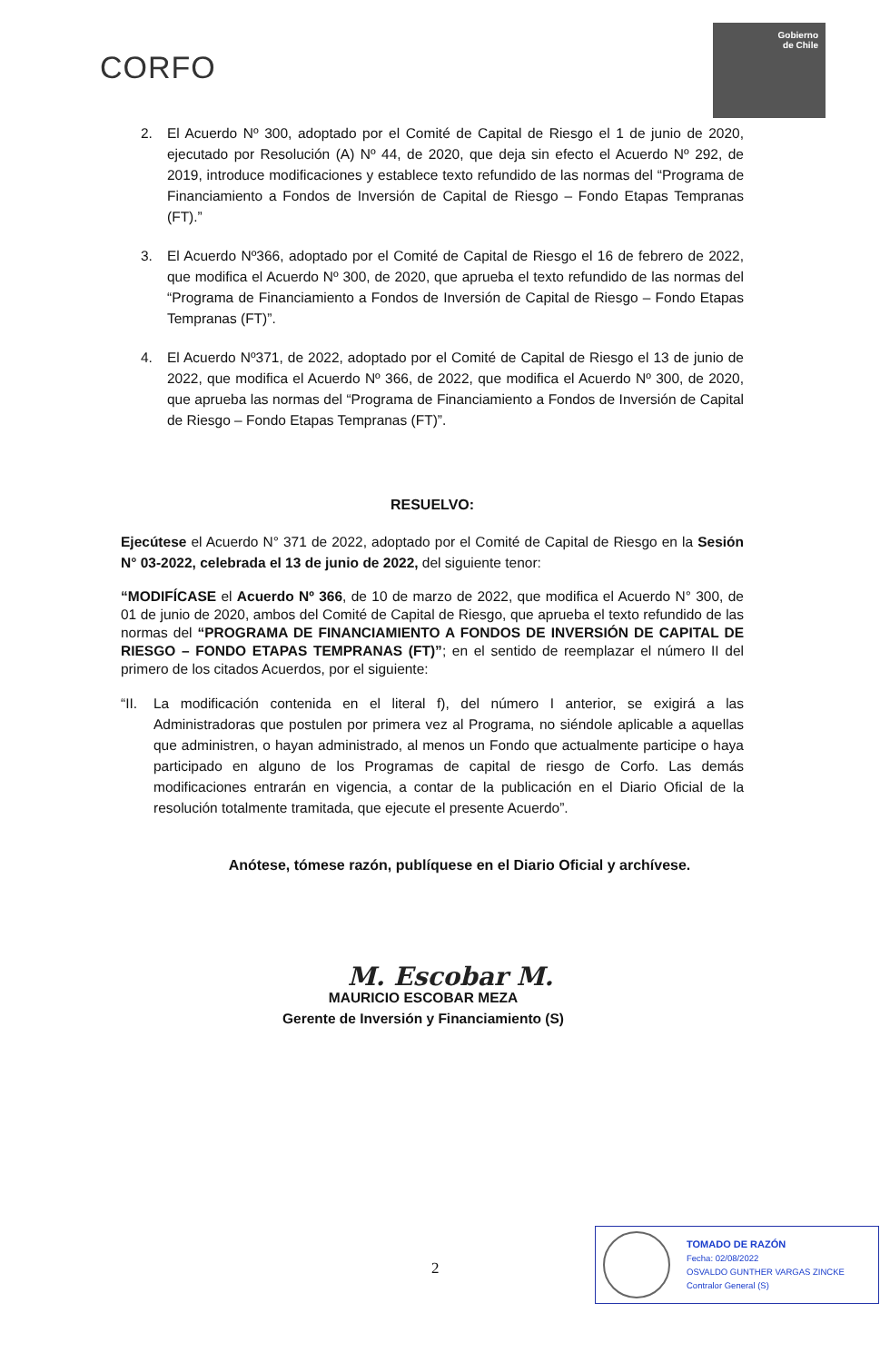CORFO
Gobierno
de Chile
2. El Acuerdo Nº 300, adoptado por el Comité de Capital de Riesgo el 1 de junio de 2020, ejecutado por Resolución (A) Nº 44, de 2020, que deja sin efecto el Acuerdo Nº 292, de 2019, introduce modificaciones y establece texto refundido de las normas del “Programa de Financiamiento a Fondos de Inversión de Capital de Riesgo – Fondo Etapas Tempranas (FT).”
3. El Acuerdo Nº366, adoptado por el Comité de Capital de Riesgo el 16 de febrero de 2022, que modifica el Acuerdo Nº 300, de 2020, que aprueba el texto refundido de las normas del “Programa de Financiamiento a Fondos de Inversión de Capital de Riesgo – Fondo Etapas Tempranas (FT)”.
4. El Acuerdo Nº371, de 2022, adoptado por el Comité de Capital de Riesgo el 13 de junio de 2022, que modifica el Acuerdo Nº 366, de 2022, que modifica el Acuerdo Nº 300, de 2020, que aprueba las normas del “Programa de Financiamiento a Fondos de Inversión de Capital de Riesgo – Fondo Etapas Tempranas (FT)”.
RESUELVO:
Ejecútese el Acuerdo N° 371 de 2022, adoptado por el Comité de Capital de Riesgo en la Sesión N° 03-2022, celebrada el 13 de junio de 2022, del siguiente tenor:
“MODIFÍCASE el Acuerdo Nº 366, de 10 de marzo de 2022, que modifica el Acuerdo N° 300, de 01 de junio de 2020, ambos del Comité de Capital de Riesgo, que aprueba el texto refundido de las normas del “PROGRAMA DE FINANCIAMIENTO A FONDOS DE INVERSIÓN DE CAPITAL DE RIESGO – FONDO ETAPAS TEMPRANAS (FT)”; en el sentido de reemplazar el número II del primero de los citados Acuerdos, por el siguiente:
“II. La modificación contenida en el literal f), del número I anterior, se exigirá a las Administradoras que postulen por primera vez al Programa, no siéndole aplicable a aquellas que administren, o hayan administrado, al menos un Fondo que actualmente participe o haya participado en alguno de los Programas de capital de riesgo de Corfo. Las demás modificaciones entrarán en vigencia, a contar de la publicación en el Diario Oficial de la resolución totalmente tramitada, que ejecute el presente Acuerdo”.
Anótese, tómese razón, publíquese en el Diario Oficial y archívese.
M. Escobar M.
MAURICIO ESCOBAR MEZA
Gerente de Inversión y Financiamiento (S)
2
TOMADO DE RAZÓN
Fecha: 02/08/2022
OSVALDO GUNTHER VARGAS ZINCKE
Contralor General (S)